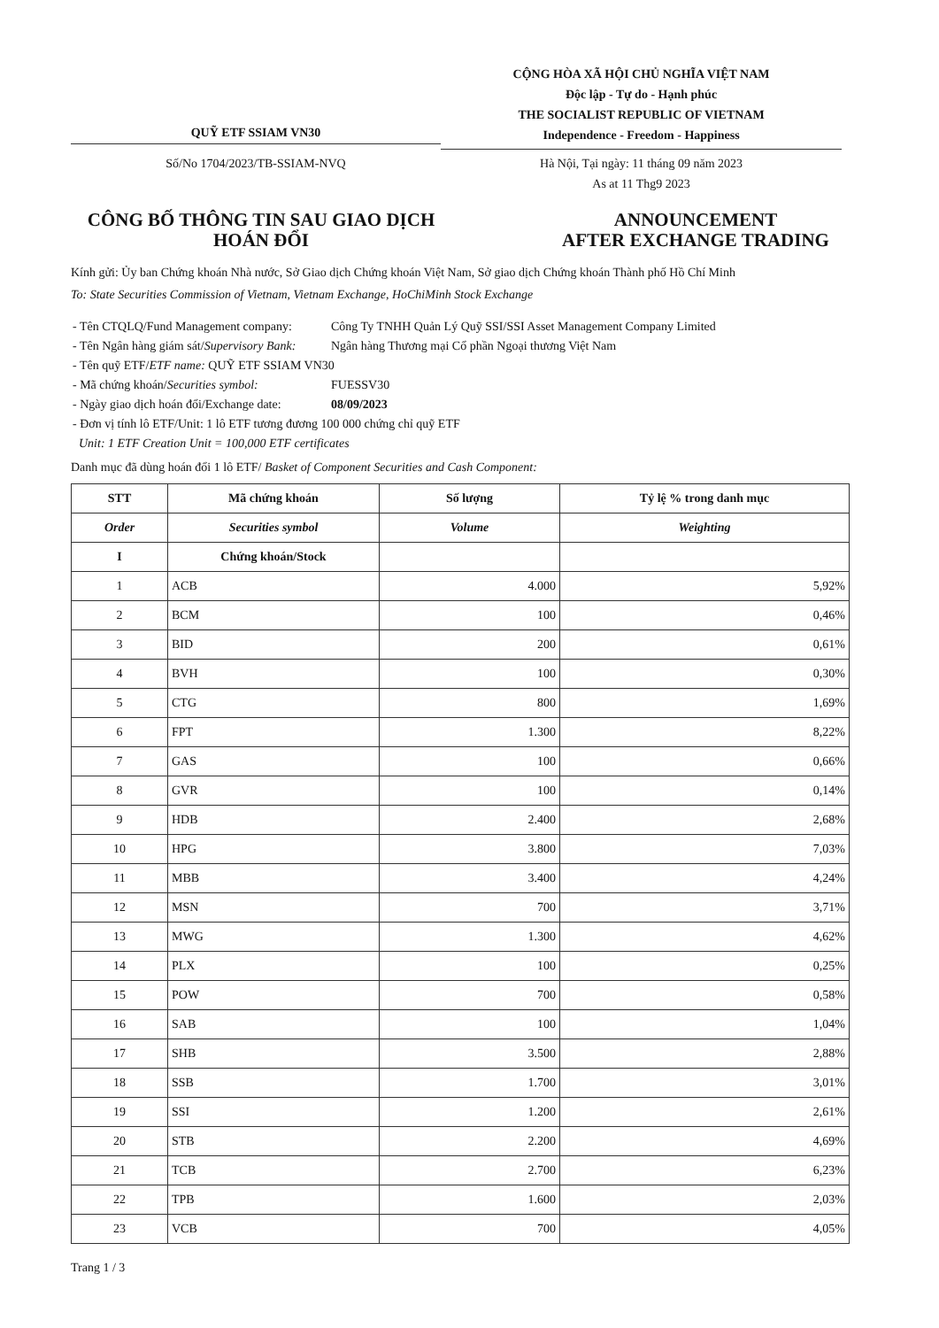QUỸ ETF SSIAM VN30
Số/No 1704/2023/TB-SSIAM-NVQ
CỘNG HÒA XÃ HỘI CHỦ NGHĨA VIỆT NAM
Độc lập - Tự do - Hạnh phúc
THE SOCIALIST REPUBLIC OF VIETNAM
Independence - Freedom - Happiness
Hà Nội, Tại ngày: 11 tháng 09 năm 2023
As at 11 Thg9 2023
CÔNG BỐ THÔNG TIN SAU GIAO DỊCH
HOÁN ĐỔI
ANNOUNCEMENT
AFTER EXCHANGE TRADING
Kính gửi: Ủy ban Chứng khoán Nhà nước, Sở Giao dịch Chứng khoán Việt Nam, Sở giao dịch Chứng khoán Thành phố Hồ Chí Minh
To: State Securities Commission of Vietnam, Vietnam Exchange, HoChiMinh Stock Exchange
| - Tên CTQLQ/Fund Management company: | Công Ty TNHH Quản Lý Quỹ SSI/SSI Asset Management Company Limited |
| - Tên Ngân hàng giám sát/ Supervisory Bank: | Ngân hàng Thương mại Cổ phần Ngoại thương Việt Nam |
| - Tên quỹ ETF/ ETF name: QUỸ ETF SSIAM VN30 | |
| - Mã chứng khoán/ Securities symbol: | FUESSV30 |
| - Ngày giao dịch hoán đổi/Exchange date: | 08/09/2023 |
| - Đơn vị tính lô ETF/Unit: 1 lô ETF tương đương 100 000 chứng chỉ quỹ ETF | |
| Unit: 1 ETF Creation Unit = 100,000 ETF certificates | |
Danh mục đã dùng hoán đổi 1 lô ETF/ Basket of Component Securities and Cash Component:
| STT | Mã chứng khoán | Số lượng | Tỷ lệ % trong danh mục |
| --- | --- | --- | --- |
| Order | Securities symbol | Volume | Weighting |
| I | Chứng khoán/Stock | | |
| 1 | ACB | 4.000 | 5,92% |
| 2 | BCM | 100 | 0,46% |
| 3 | BID | 200 | 0,61% |
| 4 | BVH | 100 | 0,30% |
| 5 | CTG | 800 | 1,69% |
| 6 | FPT | 1.300 | 8,22% |
| 7 | GAS | 100 | 0,66% |
| 8 | GVR | 100 | 0,14% |
| 9 | HDB | 2.400 | 2,68% |
| 10 | HPG | 3.800 | 7,03% |
| 11 | MBB | 3.400 | 4,24% |
| 12 | MSN | 700 | 3,71% |
| 13 | MWG | 1.300 | 4,62% |
| 14 | PLX | 100 | 0,25% |
| 15 | POW | 700 | 0,58% |
| 16 | SAB | 100 | 1,04% |
| 17 | SHB | 3.500 | 2,88% |
| 18 | SSB | 1.700 | 3,01% |
| 19 | SSI | 1.200 | 2,61% |
| 20 | STB | 2.200 | 4,69% |
| 21 | TCB | 2.700 | 6,23% |
| 22 | TPB | 1.600 | 2,03% |
| 23 | VCB | 700 | 4,05% |
Trang 1 / 3